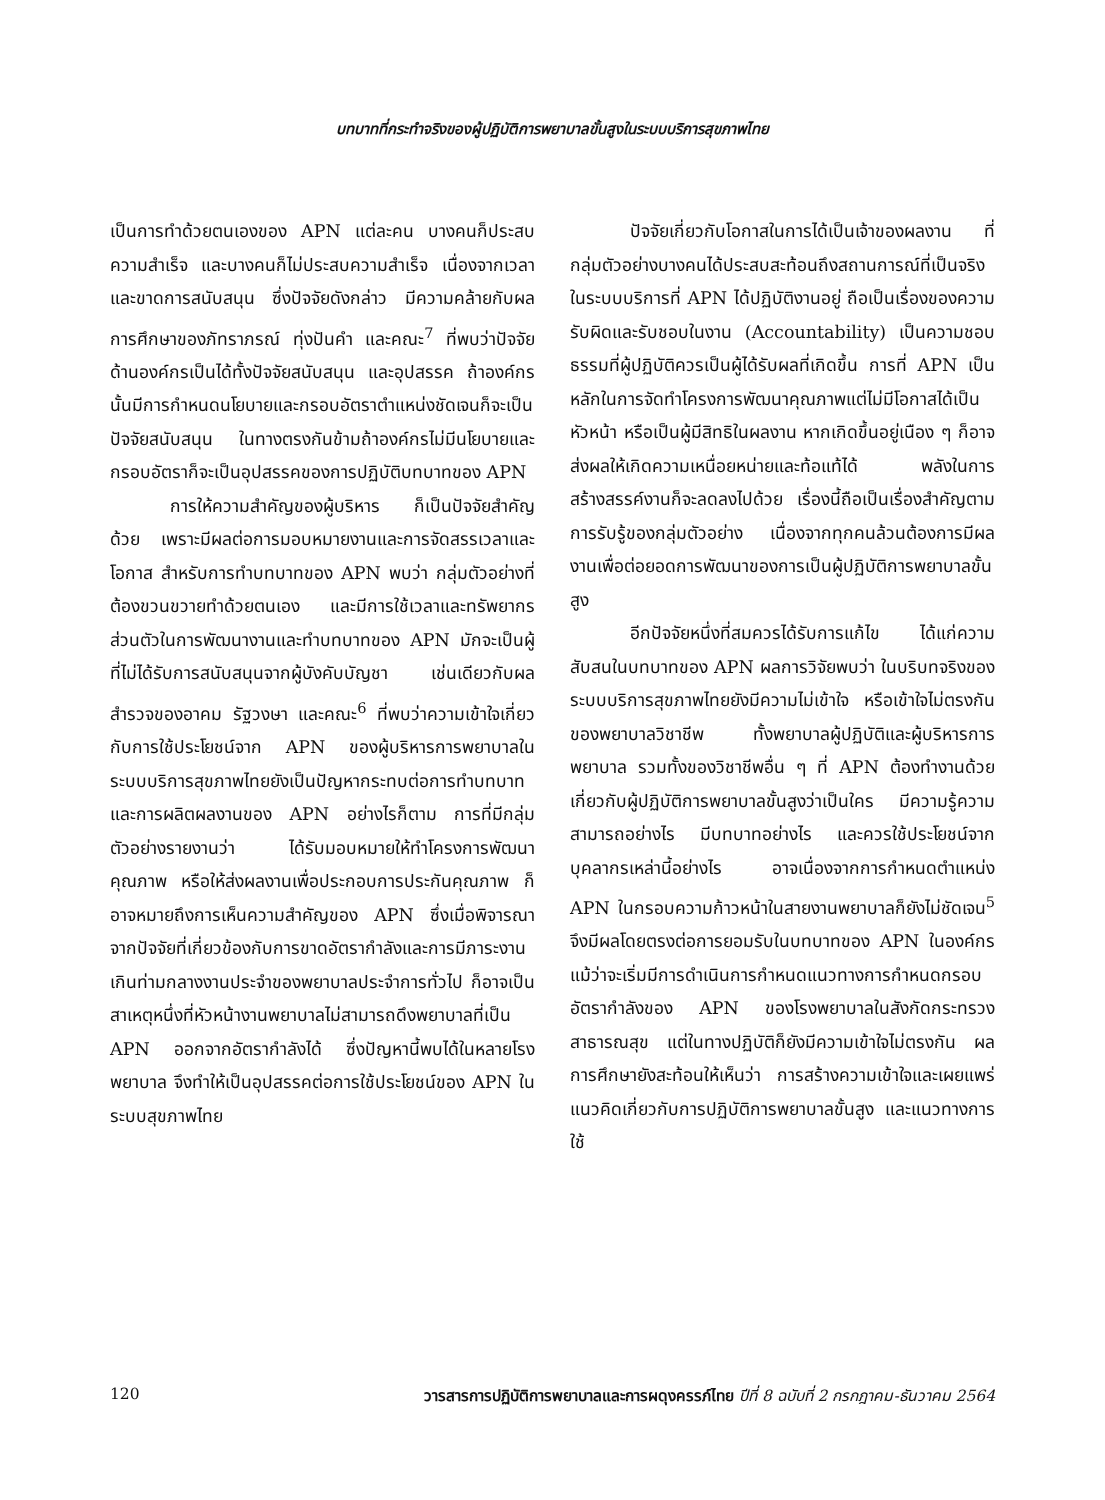บทบาทที่กระทำจริงของผู้ปฏิบัติการพยาบาลขั้นสูงในระบบบริการสุขภาพไทย
เป็นการทำด้วยตนเองของ APN แต่ละคน บางคนก็ประสบความสำเร็จ และบางคนก็ไม่ประสบความสำเร็จ เนื่องจากเวลาและขาดการสนับสนุน ซึ่งปัจจัยดังกล่าว มีความคล้ายกับผลการศึกษาของภัทราภรณ์ ทุ่งปันคำ และคณะ<sup>7</sup> ที่พบว่าปัจจัยด้านองค์กรเป็นได้ทั้งปัจจัยสนับสนุน และอุปสรรค ถ้าองค์กรนั้นมีการกำหนดนโยบายและกรอบอัตราตำแหน่งชัดเจนก็จะเป็นปัจจัยสนับสนุน ในทางตรงกันข้ามถ้าองค์กรไม่มีนโยบายและกรอบอัตราก็จะเป็นอุปสรรคของการปฏิบัติบทบาทของ APN
การให้ความสำคัญของผู้บริหาร ก็เป็นปัจจัยสำคัญด้วย เพราะมีผลต่อการมอบหมายงานและการจัดสรรเวลาและโอกาส สำหรับการทำบทบาทของ APN พบว่า กลุ่มตัวอย่างที่ต้องขวนขวายทำด้วยตนเอง และมีการใช้เวลาและทรัพยากรส่วนตัวในการพัฒนางานและทำบทบาทของ APN มักจะเป็นผู้ที่ไม่ได้รับการสนับสนุนจากผู้บังคับบัญชา เช่นเดียวกับผลสำรวจของอาคม รัฐวงษา และคณะ<sup>6</sup> ที่พบว่าความเข้าใจเกี่ยวกับการใช้ประโยชน์จาก APN ของผู้บริหารการพยาบาลในระบบบริการสุขภาพไทยยังเป็นปัญหากระทบต่อการทำบทบาทและการผลิตผลงานของ APN อย่างไรก็ตาม การที่มีกลุ่มตัวอย่างรายงานว่า ได้รับมอบหมายให้ทำโครงการพัฒนาคุณภาพ หรือให้ส่งผลงานเพื่อประกอบการประกันคุณภาพ ก็อาจหมายถึงการเห็นความสำคัญของ APN ซึ่งเมื่อพิจารณาจากปัจจัยที่เกี่ยวข้องกับการขาดอัตรากำลังและการมีภาระงานเกินท่ามกลางงานประจำของพยาบาลประจำการทั่วไป ก็อาจเป็นสาเหตุหนึ่งที่หัวหน้างานพยาบาลไม่สามารถดึงพยาบาลที่เป็น APN ออกจากอัตรากำลังได้ ซึ่งปัญหานี้พบได้ในหลายโรงพยาบาล จึงทำให้เป็นอุปสรรคต่อการใช้ประโยชน์ของ APN ในระบบสุขภาพไทย
ปัจจัยเกี่ยวกับโอกาสในการได้เป็นเจ้าของผลงาน ที่กลุ่มตัวอย่างบางคนได้ประสบสะท้อนถึงสถานการณ์ที่เป็นจริงในระบบบริการที่ APN ได้ปฏิบัติงานอยู่ ถือเป็นเรื่องของความรับผิดและรับชอบในงาน (Accountability) เป็นความชอบธรรมที่ผู้ปฏิบัติควรเป็นผู้ได้รับผลที่เกิดขึ้น การที่ APN เป็นหลักในการจัดทำโครงการพัฒนาคุณภาพแต่ไม่มีโอกาสได้เป็นหัวหน้า หรือเป็นผู้มีสิทธิในผลงาน หากเกิดขึ้นอยู่เนือง ๆ ก็อาจส่งผลให้เกิดความเหนื่อยหน่ายและท้อแท้ได้ พลังในการสร้างสรรค์งานก็จะลดลงไปด้วย เรื่องนี้ถือเป็นเรื่องสำคัญตามการรับรู้ของกลุ่มตัวอย่าง เนื่องจากทุกคนล้วนต้องการมีผลงานเพื่อต่อยอดการพัฒนาของการเป็นผู้ปฏิบัติการพยาบาลขั้นสูง
อีกปัจจัยหนึ่งที่สมควรได้รับการแก้ไข ได้แก่ความสับสนในบทบาทของ APN ผลการวิจัยพบว่า ในบริบทจริงของระบบบริการสุขภาพไทยยังมีความไม่เข้าใจ หรือเข้าใจไม่ตรงกันของพยาบาลวิชาชีพ ทั้งพยาบาลผู้ปฏิบัติและผู้บริหารการพยาบาล รวมทั้งของวิชาชีพอื่น ๆ ที่ APN ต้องทำงานด้วย เกี่ยวกับผู้ปฏิบัติการพยาบาลขั้นสูงว่าเป็นใคร มีความรู้ความสามารถอย่างไร มีบทบาทอย่างไร และควรใช้ประโยชน์จากบุคลากรเหล่านี้อย่างไร อาจเนื่องจากการกำหนดตำแหน่ง APN ในกรอบความก้าวหน้าในสายงานพยาบาลก็ยังไม่ชัดเจน<sup>5</sup> จึงมีผลโดยตรงต่อการยอมรับในบทบาทของ APN ในองค์กร แม้ว่าจะเริ่มมีการดำเนินการกำหนดแนวทางการกำหนดกรอบอัตรากำลังของ APN ของโรงพยาบาลในสังกัดกระทรวงสาธารณสุข แต่ในทางปฏิบัติก็ยังมีความเข้าใจไม่ตรงกัน ผลการศึกษายังสะท้อนให้เห็นว่า การสร้างความเข้าใจและเผยแพร่แนวคิดเกี่ยวกับการปฏิบัติการพยาบาลขั้นสูง และแนวทางการใช้
120 วารสารการปฏิบัติการพยาบาลและการผดุงครรภ์ไทย ปีที่ 8 ฉบับที่ 2 กรกฎาคม-ธันวาคม 2564